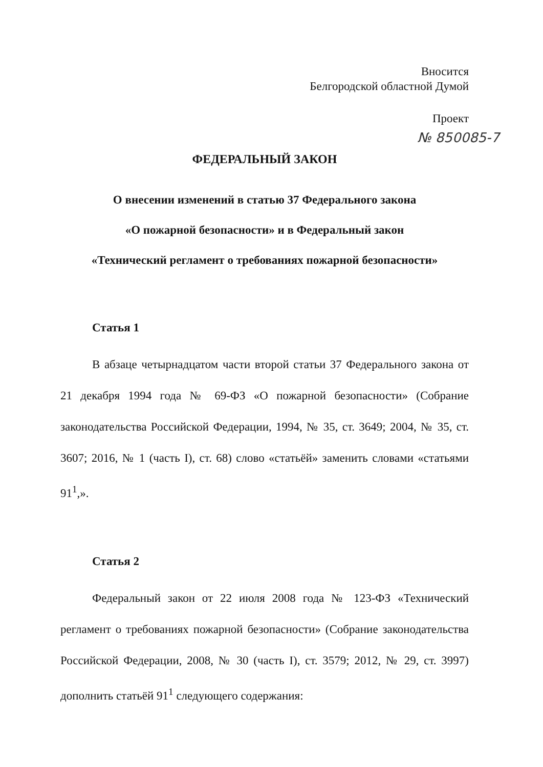Вносится
Белгородской областной Думой
Проект
№ 850085-7
ФЕДЕРАЛЬНЫЙ ЗАКОН
О внесении изменений в статью 37 Федерального закона
«О пожарной безопасности» и в Федеральный закон
«Технический регламент о требованиях пожарной безопасности»
Статья 1
В абзаце четырнадцатом части второй статьи 37 Федерального закона от 21 декабря 1994 года № 69-ФЗ «О пожарной безопасности» (Собрание законодательства Российской Федерации, 1994, № 35, ст. 3649; 2004, № 35, ст. 3607; 2016, № 1 (часть I), ст. 68) слово «статьёй» заменить словами «статьями 91<sup>1</sup>,».
Статья 2
Федеральный закон от 22 июля 2008 года № 123-ФЗ «Технический регламент о требованиях пожарной безопасности» (Собрание законодательства Российской Федерации, 2008, № 30 (часть I), ст. 3579; 2012, № 29, ст. 3997) дополнить статьёй 91<sup>1</sup> следующего содержания: